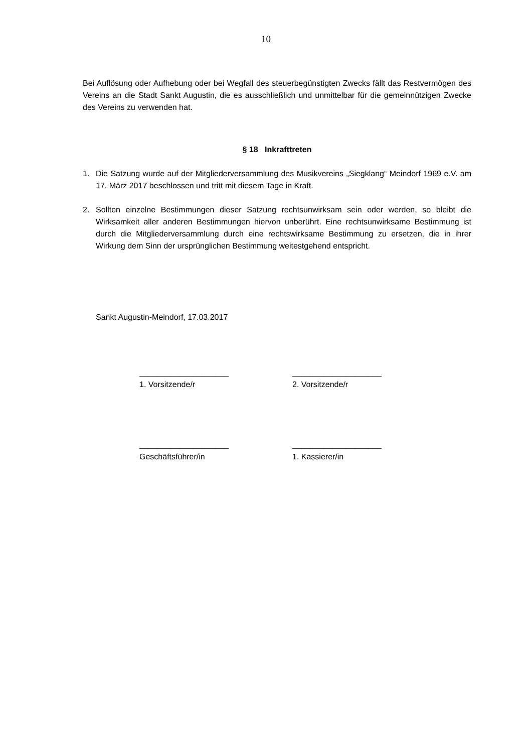10
Bei Auflösung oder Aufhebung oder bei Wegfall des steuerbegünstigten Zwecks fällt das Restvermögen des Vereins an die Stadt Sankt Augustin, die es ausschließlich und unmittelbar für die gemeinnützigen Zwecke des Vereins zu verwenden hat.
§ 18 Inkrafttreten
1. Die Satzung wurde auf der Mitgliederversammlung des Musikvereins „Siegklang“ Meindorf 1969 e.V. am 17. März 2017 beschlossen und tritt mit diesem Tage in Kraft.
2. Sollten einzelne Bestimmungen dieser Satzung rechtsunwirksam sein oder werden, so bleibt die Wirksamkeit aller anderen Bestimmungen hiervon unberührt. Eine rechtsunwirksame Bestimmung ist durch die Mitgliederversammlung durch eine rechtswirksame Bestimmung zu ersetzen, die in ihrer Wirkung dem Sinn der ursprünglichen Bestimmung weitestgehend entspricht.
Sankt Augustin-Meindorf, 17.03.2017
____________________
1. Vorsitzende/r
____________________
2. Vorsitzende/r
____________________
Geschäftsführer/in
____________________
1. Kassierer/in